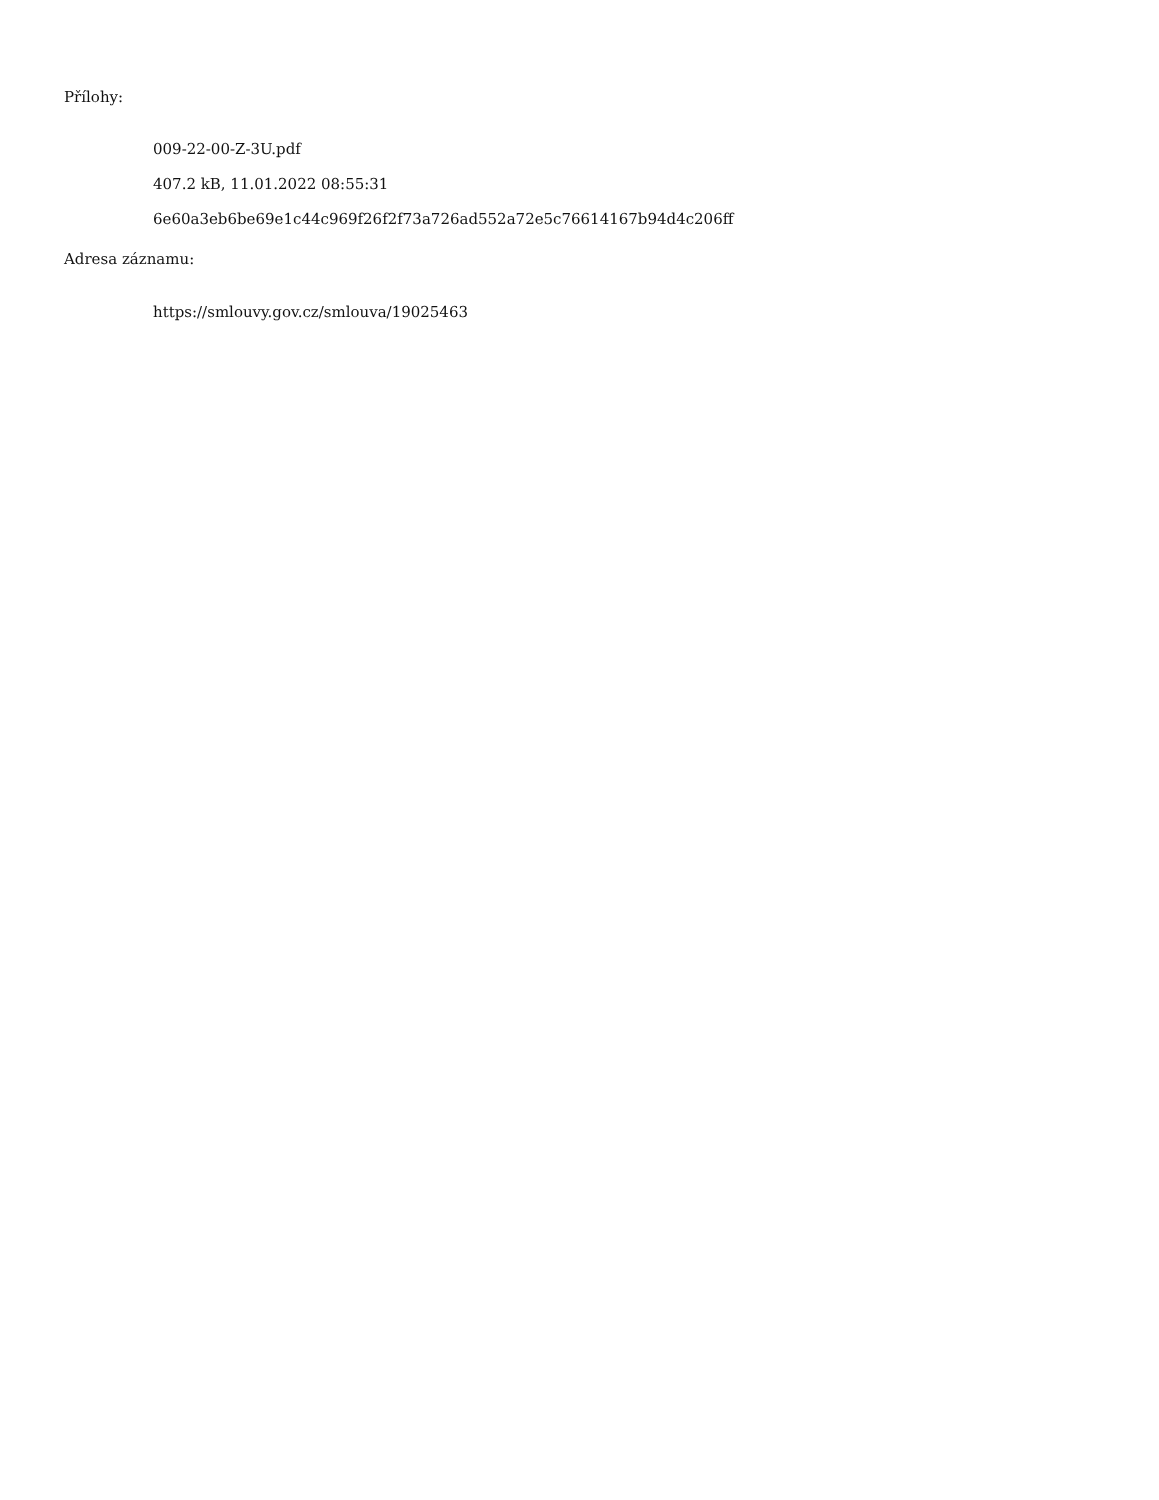Přílohy:
009-22-00-Z-3U.pdf
407.2 kB, 11.01.2022 08:55:31
6e60a3eb6be69e1c44c969f26f2f73a726ad552a72e5c76614167b94d4c206ff
Adresa záznamu:
https://smlouvy.gov.cz/smlouva/19025463